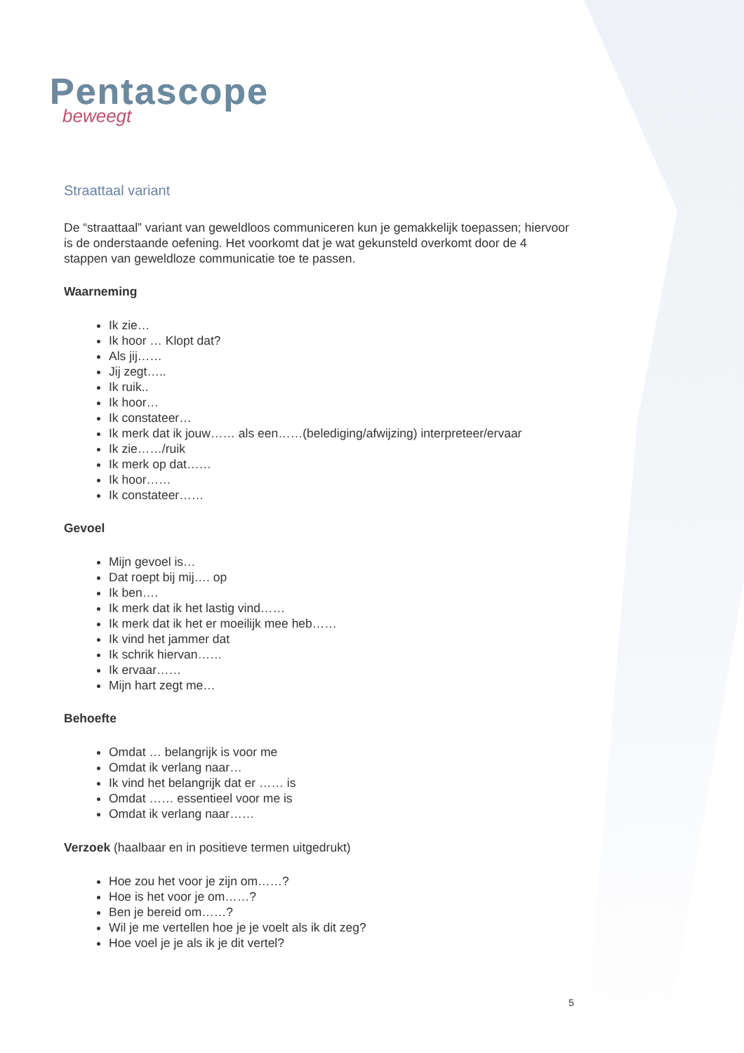Pentascope
beweegt
Straattaal variant
De “straattaal” variant van geweldloos communiceren kun je gemakkelijk toepassen; hiervoor is de onderstaande oefening. Het voorkomt dat je wat gekunsteld overkomt door de 4 stappen van geweldloze communicatie toe te passen.
Waarneming
Ik zie…
Ik hoor … Klopt dat?
Als jij……
Jij zegt…..
Ik ruik..
Ik hoor…
Ik constateer…
Ik merk dat ik jouw…… als een……(belediging/afwijzing) interpreteer/ervaar
Ik zie……/ruik
Ik merk op dat……
Ik hoor……
Ik constateer……
Gevoel
Mijn gevoel is…
Dat roept bij mij…. op
Ik ben….
Ik merk dat ik het lastig vind……
Ik merk dat ik het er moeilijk mee heb……
Ik vind het jammer dat
Ik schrik hiervan……
Ik ervaar……
Mijn hart zegt me…
Behoefte
Omdat … belangrijk is voor me
Omdat ik verlang naar…
Ik vind het belangrijk dat er …… is
Omdat …… essentieel voor me is
Omdat ik verlang naar……
Verzoek (haalbaar en in positieve termen uitgedrukt)
Hoe zou het voor je zijn om……?
Hoe is het voor je om……?
Ben je bereid om……?
Wil je me vertellen hoe je je voelt als ik dit zeg?
Hoe voel je je als ik je dit vertel?
5